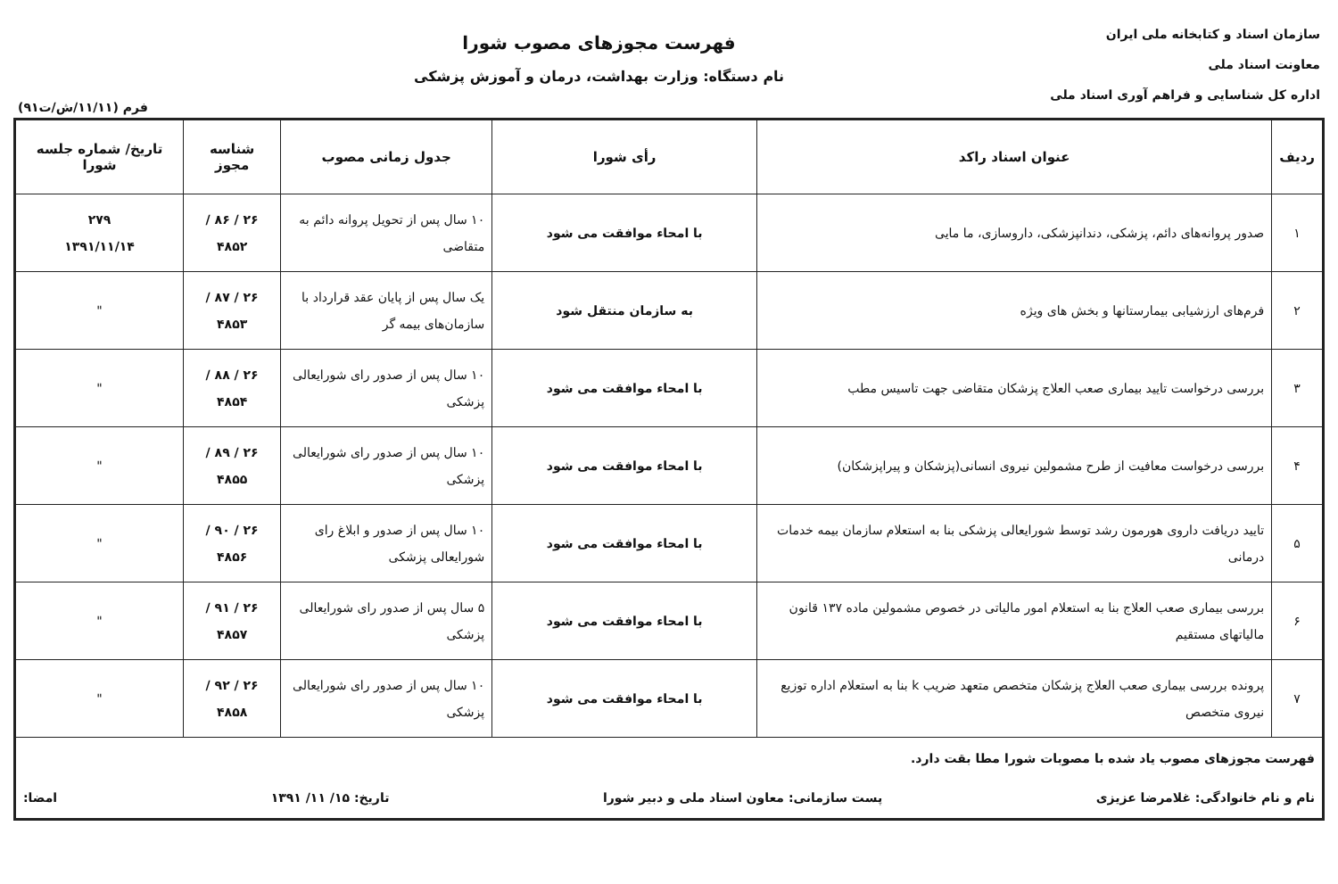سازمان اسناد و کتابخانه ملی ایران
معاونت اسناد ملی
اداره کل شناسایی و فراهم آوری اسناد ملی
فهرست مجوزهای مصوب شورا
نام دستگاه: وزارت بهداشت، درمان و آموزش پزشکی
فرم (۱۱/۱۱/ش/ت۹۱)
| ردیف | عنوان اسناد راکد | رأی شورا | جدول زمانی مصوب | شناسه مجوز | تاریخ/ شماره جلسه شورا |
| --- | --- | --- | --- | --- | --- |
| ۱ | صدور پروانه‌های دائم، پزشکی، دندانپزشکی، داروسازی، ما مایی | با امحاء موافقت می شود | ۱۰ سال پس از تحویل پروانه دائم به متقاضی | ۲۶ / ۸۶ / ۴۸۵۲ | ۲۷۹ ۱۳۹۱/۱۱/۱۴ |
| ۲ | فرم‌های ارزشیابی بیمارستانها و بخش های ویژه | به سازمان منتقل شود | یک سال پس از پایان عقد قرارداد با سازمان‌های بیمه گر | ۲۶ / ۸۷ / ۴۸۵۳ | " |
| ۳ | بررسی درخواست تایید بیماری صعب العلاج پزشکان متقاضی جهت تاسیس مطب | با امحاء موافقت می شود | ۱۰ سال پس از صدور رای شورایعالی پزشکی | ۲۶ / ۸۸ / ۴۸۵۴ | " |
| ۴ | بررسی درخواست معافیت از طرح مشمولین نیروی انسانی(پزشکان و پیراپزشکان) | با امحاء موافقت می شود | ۱۰ سال پس از صدور رای شورایعالی پزشکی | ۲۶ / ۸۹ / ۴۸۵۵ | " |
| ۵ | تایید دریافت داروی هورمون رشد توسط شورایعالی پزشکی بنا به استعلام سازمان بیمه خدمات درمانی | با امحاء موافقت می شود | ۱۰ سال پس از صدور و ابلاغ رای شورایعالی پزشکی | ۲۶ / ۹۰ / ۴۸۵۶ | " |
| ۶ | بررسی بیماری صعب العلاج بنا به استعلام امور مالیاتی در خصوص مشمولین ماده ۱۳۷ قانون مالیاتهای مستقیم | با امحاء موافقت می شود | ۵ سال پس از صدور رای شورایعالی پزشکی | ۲۶ / ۹۱ / ۴۸۵۷ | " |
| ۷ | پرونده بررسی بیماری صعب العلاج پزشکان متخصص متعهد ضریب k بنا به استعلام اداره توزیع نیروی متخصص | با امحاء موافقت می شود | ۱۰ سال پس از صدور رای شورایعالی پزشکی | ۲۶ / ۹۲ / ۴۸۵۸ | " |
| فهرست مجوزهای مصوب یاد شده با مصوبات شورا مطا بقت دارد. نام و نام خانوادگی: غلامرضا عزیزی پست سازمانی: معاون اسناد ملی و دبیر شورا تاریخ: ۱۵/ ۱۱/ ۱۳۹۱ امضا: | | | | | |